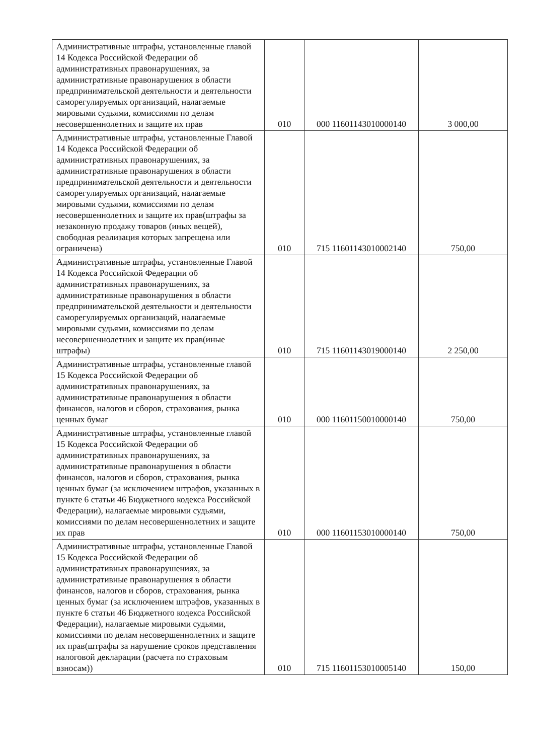| Административные штрафы, установленные главой 14 Кодекса Российской Федерации об административных правонарушениях, за административные правонарушения в области предпринимательской деятельности и деятельности саморегулируемых организаций, налагаемые мировыми судьями, комиссиями по делам несовершеннолетних и защите их прав | 010 | 000 11601143010000140 | 3 000,00 |
| Административные штрафы, установленные Главой 14 Кодекса Российской Федерации об административных правонарушениях, за административные правонарушения в области предпринимательской деятельности и деятельности саморегулируемых организаций, налагаемые мировыми судьями, комиссиями по делам несовершеннолетних и защите их прав(штрафы за незаконную продажу товаров (иных вещей), свободная реализация которых запрещена или ограничена) | 010 | 715 11601143010002140 | 750,00 |
| Административные штрафы, установленные Главой 14 Кодекса Российской Федерации об административных правонарушениях, за административные правонарушения в области предпринимательской деятельности и деятельности саморегулируемых организаций, налагаемые мировыми судьями, комиссиями по делам несовершеннолетних и защите их прав(иные штрафы) | 010 | 715 11601143019000140 | 2 250,00 |
| Административные штрафы, установленные главой 15 Кодекса Российской Федерации об административных правонарушениях, за административные правонарушения в области финансов, налогов и сборов, страхования, рынка ценных бумаг | 010 | 000 11601150010000140 | 750,00 |
| Административные штрафы, установленные главой 15 Кодекса Российской Федерации об административных правонарушениях, за административные правонарушения в области финансов, налогов и сборов, страхования, рынка ценных бумаг (за исключением штрафов, указанных в пункте 6 статьи 46 Бюджетного кодекса Российской Федерации), налагаемые мировыми судьями, комиссиями по делам несовершеннолетних и защите их прав | 010 | 000 11601153010000140 | 750,00 |
| Административные штрафы, установленные Главой 15 Кодекса Российской Федерации об административных правонарушениях, за административные правонарушения в области финансов, налогов и сборов, страхования, рынка ценных бумаг (за исключением штрафов, указанных в пункте 6 статьи 46 Бюджетного кодекса Российской Федерации), налагаемые мировыми судьями, комиссиями по делам несовершеннолетних и защите их прав(штрафы за нарушение сроков представления налоговой декларации (расчета по страховым взносам)) | 010 | 715 11601153010005140 | 150,00 |